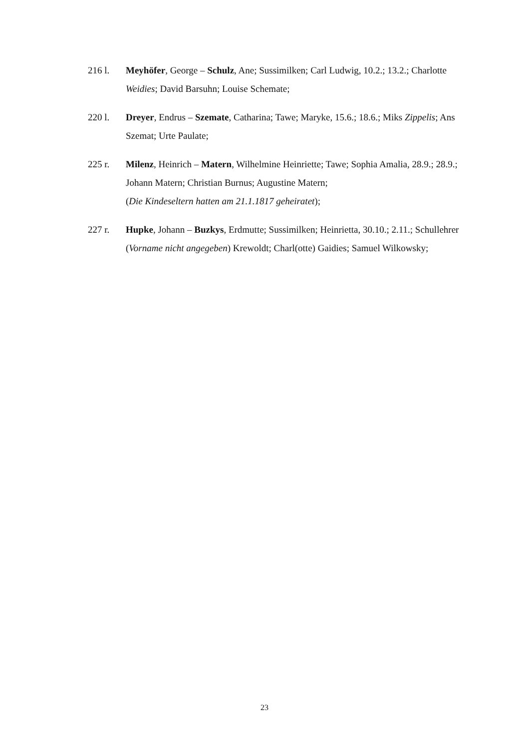216 l. Meyhöfer, George – Schulz, Ane; Sussimilken; Carl Ludwig, 10.2.; 13.2.; Charlotte Weidies; David Barsuhn; Louise Schemate;
220 l. Dreyer, Endrus – Szemate, Catharina; Tawe; Maryke, 15.6.; 18.6.; Miks Zippelis; Ans Szemat; Urte Paulate;
225 r. Milenz, Heinrich – Matern, Wilhelmine Heinriette; Tawe; Sophia Amalia, 28.9.; 28.9.; Johann Matern; Christian Burnus; Augustine Matern;
(Die Kindeseltern hatten am 21.1.1817 geheiratet);
227 r. Hupke, Johann – Buzkys, Erdmutte; Sussimilken; Heinrietta, 30.10.; 2.11.; Schullehrer (Vorname nicht angegeben) Krewoldt; Charl(otte) Gaidies; Samuel Wilkowsky;
23